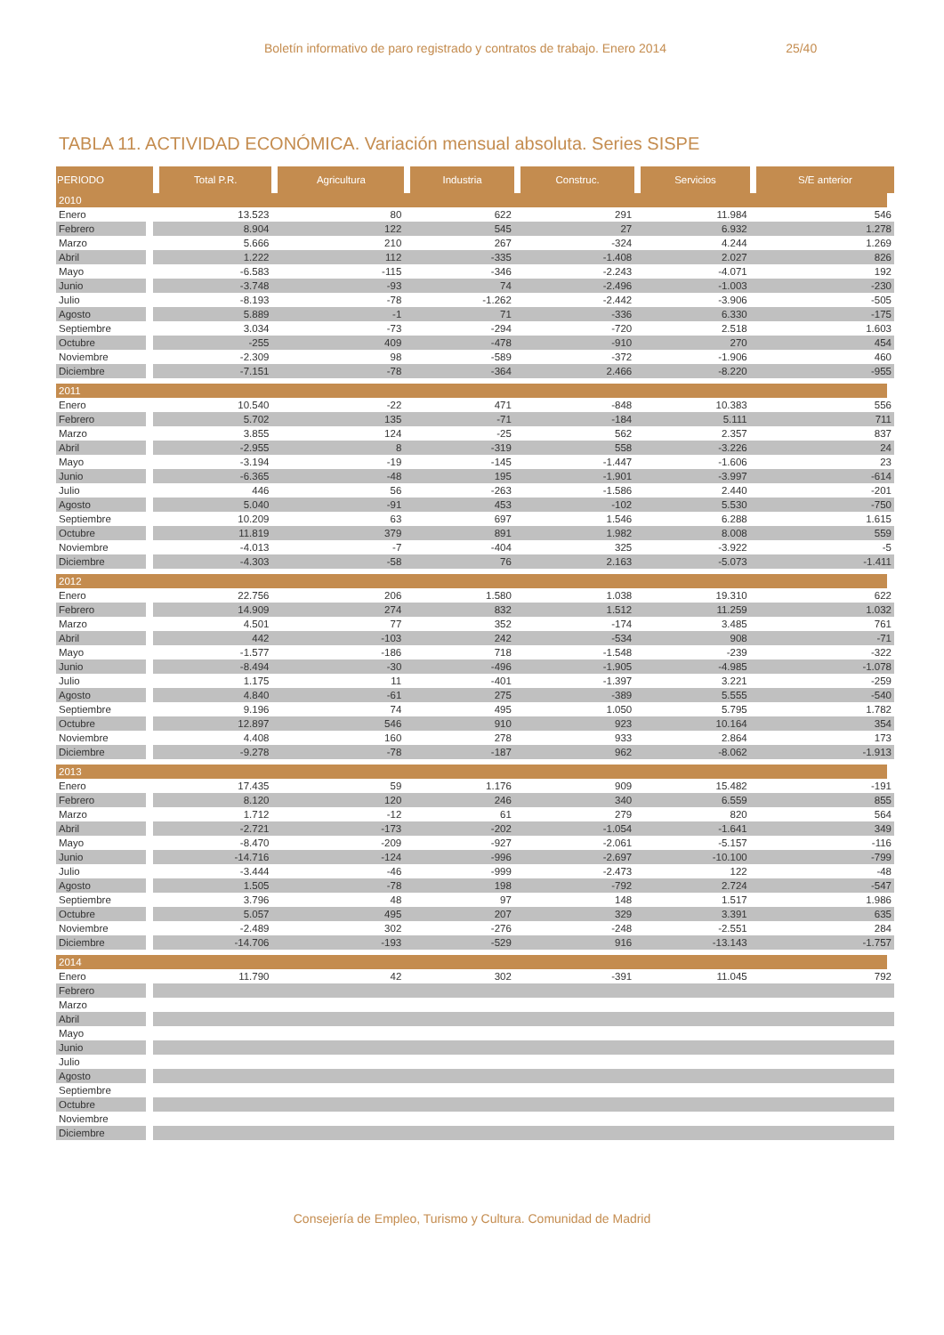Boletín informativo de paro registrado y contratos de trabajo. Enero 2014 25/40
TABLA 11. ACTIVIDAD ECONÓMICA. Variación mensual absoluta. Series SISPE
| PERIODO | Total P.R. | Agricultura | Industria | Construc. | Servicios | S/E anterior |
| --- | --- | --- | --- | --- | --- | --- |
| 2010 | | | | | | |
| Enero | 13.523 | 80 | 622 | 291 | 11.984 | 546 |
| Febrero | 8.904 | 122 | 545 | 27 | 6.932 | 1.278 |
| Marzo | 5.666 | 210 | 267 | -324 | 4.244 | 1.269 |
| Abril | 1.222 | 112 | -335 | -1.408 | 2.027 | 826 |
| Mayo | -6.583 | -115 | -346 | -2.243 | -4.071 | 192 |
| Junio | -3.748 | -93 | 74 | -2.496 | -1.003 | -230 |
| Julio | -8.193 | -78 | -1.262 | -2.442 | -3.906 | -505 |
| Agosto | 5.889 | -1 | 71 | -336 | 6.330 | -175 |
| Septiembre | 3.034 | -73 | -294 | -720 | 2.518 | 1.603 |
| Octubre | -255 | 409 | -478 | -910 | 270 | 454 |
| Noviembre | -2.309 | 98 | -589 | -372 | -1.906 | 460 |
| Diciembre | -7.151 | -78 | -364 | 2.466 | -8.220 | -955 |
| 2011 | | | | | | |
| Enero | 10.540 | -22 | 471 | -848 | 10.383 | 556 |
| Febrero | 5.702 | 135 | -71 | -184 | 5.111 | 711 |
| Marzo | 3.855 | 124 | -25 | 562 | 2.357 | 837 |
| Abril | -2.955 | 8 | -319 | 558 | -3.226 | 24 |
| Mayo | -3.194 | -19 | -145 | -1.447 | -1.606 | 23 |
| Junio | -6.365 | -48 | 195 | -1.901 | -3.997 | -614 |
| Julio | 446 | 56 | -263 | -1.586 | 2.440 | -201 |
| Agosto | 5.040 | -91 | 453 | -102 | 5.530 | -750 |
| Septiembre | 10.209 | 63 | 697 | 1.546 | 6.288 | 1.615 |
| Octubre | 11.819 | 379 | 891 | 1.982 | 8.008 | 559 |
| Noviembre | -4.013 | -7 | -404 | 325 | -3.922 | -5 |
| Diciembre | -4.303 | -58 | 76 | 2.163 | -5.073 | -1.411 |
| 2012 | | | | | | |
| Enero | 22.756 | 206 | 1.580 | 1.038 | 19.310 | 622 |
| Febrero | 14.909 | 274 | 832 | 1.512 | 11.259 | 1.032 |
| Marzo | 4.501 | 77 | 352 | -174 | 3.485 | 761 |
| Abril | 442 | -103 | 242 | -534 | 908 | -71 |
| Mayo | -1.577 | -186 | 718 | -1.548 | -239 | -322 |
| Junio | -8.494 | -30 | -496 | -1.905 | -4.985 | -1.078 |
| Julio | 1.175 | 11 | -401 | -1.397 | 3.221 | -259 |
| Agosto | 4.840 | -61 | 275 | -389 | 5.555 | -540 |
| Septiembre | 9.196 | 74 | 495 | 1.050 | 5.795 | 1.782 |
| Octubre | 12.897 | 546 | 910 | 923 | 10.164 | 354 |
| Noviembre | 4.408 | 160 | 278 | 933 | 2.864 | 173 |
| Diciembre | -9.278 | -78 | -187 | 962 | -8.062 | -1.913 |
| 2013 | | | | | | |
| Enero | 17.435 | 59 | 1.176 | 909 | 15.482 | -191 |
| Febrero | 8.120 | 120 | 246 | 340 | 6.559 | 855 |
| Marzo | 1.712 | -12 | 61 | 279 | 820 | 564 |
| Abril | -2.721 | -173 | -202 | -1.054 | -1.641 | 349 |
| Mayo | -8.470 | -209 | -927 | -2.061 | -5.157 | -116 |
| Junio | -14.716 | -124 | -996 | -2.697 | -10.100 | -799 |
| Julio | -3.444 | -46 | -999 | -2.473 | 122 | -48 |
| Agosto | 1.505 | -78 | 198 | -792 | 2.724 | -547 |
| Septiembre | 3.796 | 48 | 97 | 148 | 1.517 | 1.986 |
| Octubre | 5.057 | 495 | 207 | 329 | 3.391 | 635 |
| Noviembre | -2.489 | 302 | -276 | -248 | -2.551 | 284 |
| Diciembre | -14.706 | -193 | -529 | 916 | -13.143 | -1.757 |
| 2014 | | | | | | |
| Enero | 11.790 | 42 | 302 | -391 | 11.045 | 792 |
| Febrero | | | | | | |
| Marzo | | | | | | |
| Abril | | | | | | |
| Mayo | | | | | | |
| Junio | | | | | | |
| Julio | | | | | | |
| Agosto | | | | | | |
| Septiembre | | | | | | |
| Octubre | | | | | | |
| Noviembre | | | | | | |
| Diciembre | | | | | | |
Consejería de Empleo, Turismo y Cultura. Comunidad de Madrid